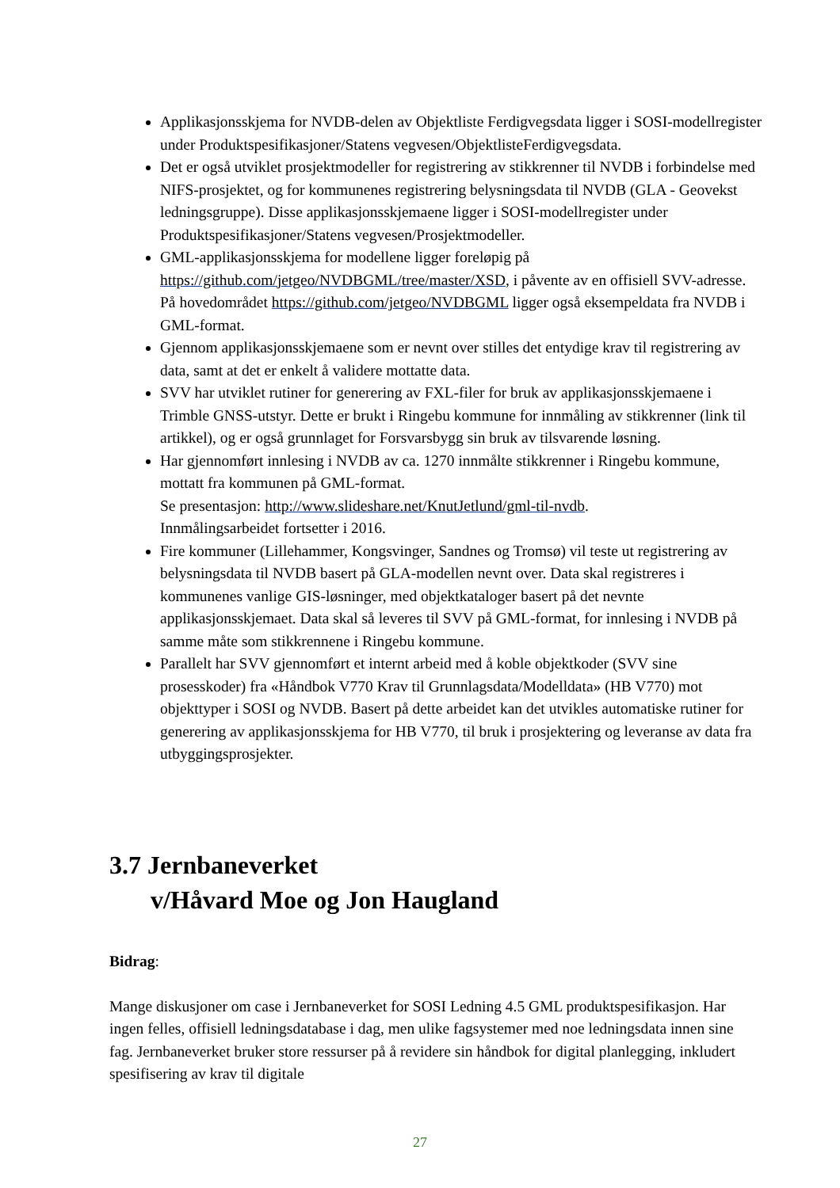Applikasjonsskjema for NVDB-delen av Objektliste Ferdigvegsdata ligger i SOSI-modellregister under Produktspesifikasjoner/Statens vegvesen/ObjektlisteFerdigvegsdata.
Det er også utviklet prosjektmodeller for registrering av stikkrenner til NVDB i forbindelse med NIFS-prosjektet, og for kommunenes registrering belysningsdata til NVDB (GLA - Geovekst ledningsgruppe). Disse applikasjonsskjemaene ligger i SOSI-modellregister under Produktspesifikasjoner/Statens vegvesen/Prosjektmodeller.
GML-applikasjonsskjema for modellene ligger foreløpig på https://github.com/jetgeo/NVDBGML/tree/master/XSD, i påvente av en offisiell SVV-adresse. På hovedområdet https://github.com/jetgeo/NVDBGML ligger også eksempeldata fra NVDB i GML-format.
Gjennom applikasjonsskjemaene som er nevnt over stilles det entydige krav til registrering av data, samt at det er enkelt å validere mottatte data.
SVV har utviklet rutiner for generering av FXL-filer for bruk av applikasjonsskjemaene i Trimble GNSS-utstyr. Dette er brukt i Ringebu kommune for innmåling av stikkrenner (link til artikkel), og er også grunnlaget for Forsvarsbygg sin bruk av tilsvarende løsning.
Har gjennomført innlesing i NVDB av ca. 1270 innmålte stikkrenner i Ringebu kommune, mottatt fra kommunen på GML-format.
Se presentasjon: http://www.slideshare.net/KnutJetlund/gml-til-nvdb.
Innmålingsarbeidet fortsetter i 2016.
Fire kommuner (Lillehammer, Kongsvinger, Sandnes og Tromsø) vil teste ut registrering av belysningsdata til NVDB basert på GLA-modellen nevnt over. Data skal registreres i kommunenes vanlige GIS-løsninger, med objektkataloger basert på det nevnte applikasjonsskjemaet. Data skal så leveres til SVV på GML-format, for innlesing i NVDB på samme måte som stikkrennene i Ringebu kommune.
Parallelt har SVV gjennomført et internt arbeid med å koble objektkoder (SVV sine prosesskoder) fra «Håndbok V770 Krav til Grunnlagsdata/Modelldata» (HB V770) mot objekttyper i SOSI og NVDB. Basert på dette arbeidet kan det utvikles automatiske rutiner for generering av applikasjonsskjema for HB V770, til bruk i prosjektering og leveranse av data fra utbyggingsprosjekter.
3.7 Jernbaneverket
v/Håvard Moe og Jon Haugland
Bidrag:
Mange diskusjoner om case i Jernbaneverket for SOSI Ledning 4.5 GML produktspesifikasjon. Har ingen felles, offisiell ledningsdatabase i dag, men ulike fagsystemer med noe ledningsdata innen sine fag. Jernbaneverket bruker store ressurser på å revidere sin håndbok for digital planlegging, inkludert spesifisering av krav til digitale
27